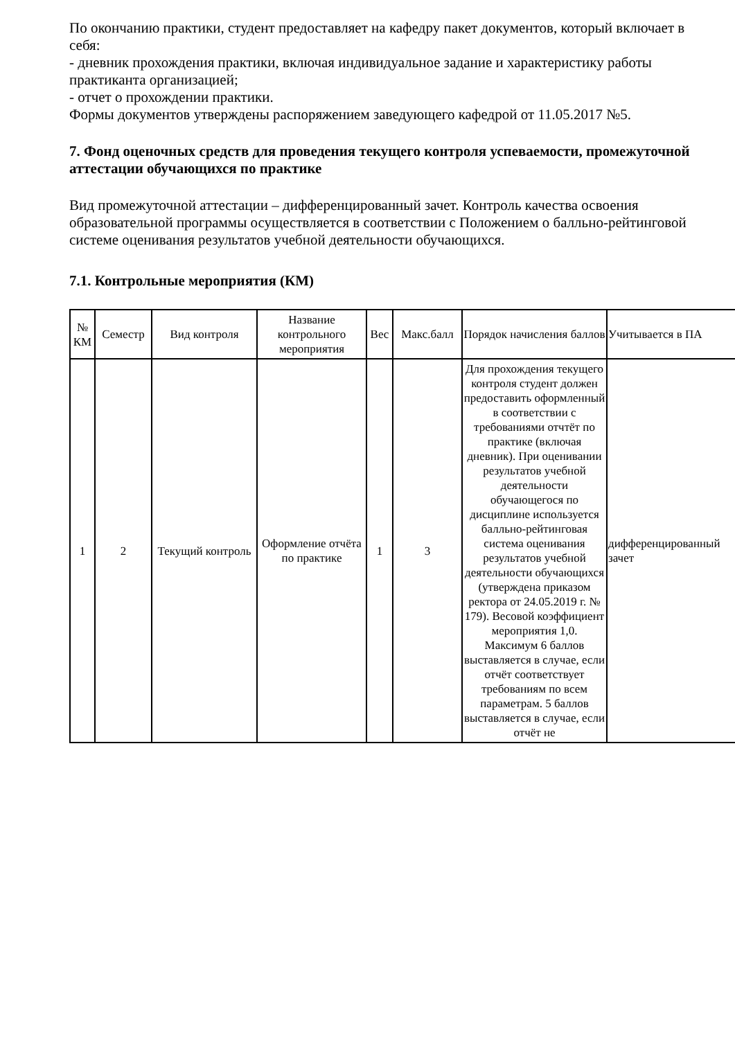По окончанию практики, студент предоставляет на кафедру пакет документов, который включает в себя:
- дневник прохождения практики, включая индивидуальное задание и характеристику работы практиканта организацией;
- отчет о прохождении практики.
Формы документов утверждены распоряжением заведующего кафедрой от 11.05.2017 №5.
7. Фонд оценочных средств для проведения текущего контроля успеваемости, промежуточной аттестации обучающихся по практике
Вид промежуточной аттестации – дифференцированный зачет. Контроль качества освоения образовательной программы осуществляется в соответствии с Положением о балльно-рейтинговой системе оценивания результатов учебной деятельности обучающихся.
7.1. Контрольные мероприятия (КМ)
| № КМ | Семестр | Вид контроля | Название контрольного мероприятия | Вес | Макс.балл | Порядок начисления баллов | Учитывается в ПА |
| --- | --- | --- | --- | --- | --- | --- | --- |
| 1 | 2 | Текущий контроль | Оформление отчёта по практике | 1 | 3 | Для прохождения текущего контроля студент должен предоставить оформленный в соответствии с требованиями отчтёт по практике (включая дневник). При оценивании результатов учебной деятельности обучающегося по дисциплине используется балльно-рейтинговая система оценивания результатов учебной деятельности обучающихся (утверждена приказом ректора от 24.05.2019 г. № 179). Весовой коэффициент мероприятия 1,0. Максимум 6 баллов выставляется в случае, если отчёт соответствует требованиям по всем параметрам. 5 баллов выставляется в случае, если отчёт не | дифференцированный зачет |